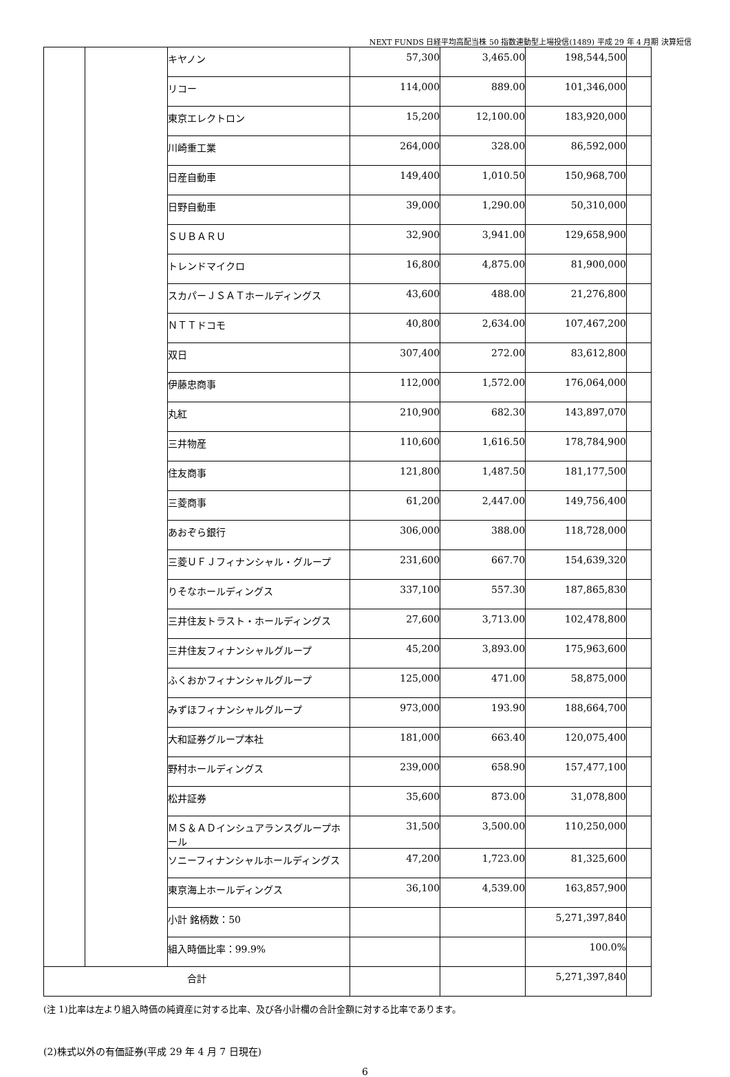NEXT FUNDS 日経平均高配当株 50 指数連動型上場投信(1489) 平成 29 年 4 月期 決算短信
| | | キヤノン | 57,300 | 3,465.00 | 198,544,500 | |
| | | リコー | 114,000 | 889.00 | 101,346,000 | |
| | | 東京エレクトロン | 15,200 | 12,100.00 | 183,920,000 | |
| | | 川崎重工業 | 264,000 | 328.00 | 86,592,000 | |
| | | 日産自動車 | 149,400 | 1,010.50 | 150,968,700 | |
| | | 日野自動車 | 39,000 | 1,290.00 | 50,310,000 | |
| | | ＳＵＢＡＲＵ | 32,900 | 3,941.00 | 129,658,900 | |
| | | トレンドマイクロ | 16,800 | 4,875.00 | 81,900,000 | |
| | | スカパーＪＳＡＴホールディングス | 43,600 | 488.00 | 21,276,800 | |
| | | ＮＴＴドコモ | 40,800 | 2,634.00 | 107,467,200 | |
| | | 双日 | 307,400 | 272.00 | 83,612,800 | |
| | | 伊藤忠商事 | 112,000 | 1,572.00 | 176,064,000 | |
| | | 丸紅 | 210,900 | 682.30 | 143,897,070 | |
| | | 三井物産 | 110,600 | 1,616.50 | 178,784,900 | |
| | | 住友商事 | 121,800 | 1,487.50 | 181,177,500 | |
| | | 三菱商事 | 61,200 | 2,447.00 | 149,756,400 | |
| | | あおぞら銀行 | 306,000 | 388.00 | 118,728,000 | |
| | | 三菱ＵＦＪフィナンシャル・グループ | 231,600 | 667.70 | 154,639,320 | |
| | | りそなホールディングス | 337,100 | 557.30 | 187,865,830 | |
| | | 三井住友トラスト・ホールディングス | 27,600 | 3,713.00 | 102,478,800 | |
| | | 三井住友フィナンシャルグループ | 45,200 | 3,893.00 | 175,963,600 | |
| | | ふくおかフィナンシャルグループ | 125,000 | 471.00 | 58,875,000 | |
| | | みずほフィナンシャルグループ | 973,000 | 193.90 | 188,664,700 | |
| | | 大和証券グループ本社 | 181,000 | 663.40 | 120,075,400 | |
| | | 野村ホールディングス | 239,000 | 658.90 | 157,477,100 | |
| | | 松井証券 | 35,600 | 873.00 | 31,078,800 | |
| | | ＭＳ＆ＡＤインシュアランスグループホール | 31,500 | 3,500.00 | 110,250,000 | |
| | | ソニーフィナンシャルホールディングス | 47,200 | 1,723.00 | 81,325,600 | |
| | | 東京海上ホールディングス | 36,100 | 4,539.00 | 163,857,900 | |
| | | 小計 銘柄数：50 | | | 5,271,397,840 | |
| | | 組入時価比率：99.9% | | | 100.0% | |
| 合計 | | | | | 5,271,397,840 | |
(注 1)比率は左より組入時価の純資産に対する比率、及び各小計欄の合計金額に対する比率であります。
(2)株式以外の有価証券(平成 29 年 4 月 7 日現在)
6